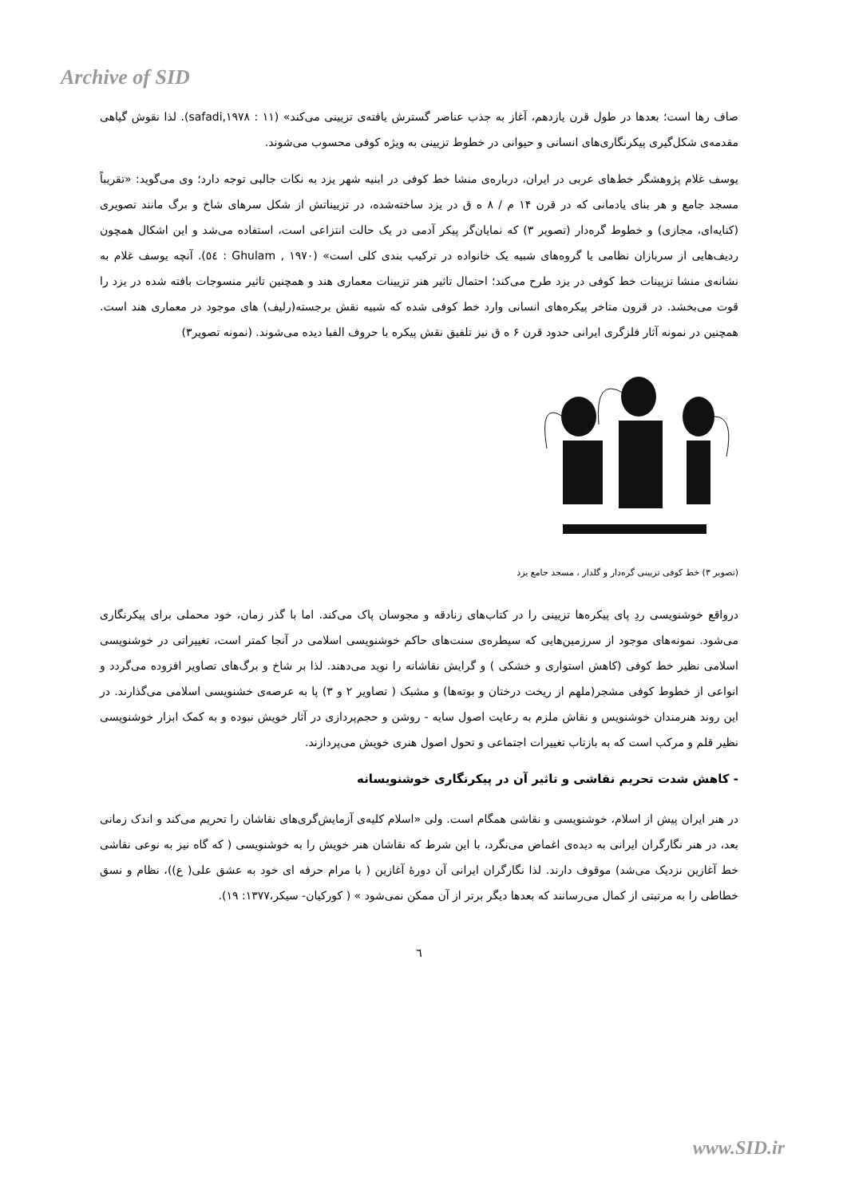Archive of SID
صاف رها است؛ بعدها در طول قرن یازدهم، آغاز به جذب عناصر گسترش یافته‌ی تزیینی می‌کند» (safadi,۱۹۷۸ : ۱۱). لذا نقوش گیاهی مقدمه‌ی شکل‌گیری پیکرنگاری‌های انسانی و حیوانی در خطوط تزیینی به ویژه کوفی محسوب می‌شوند.
یوسف غلام پژوهشگر خط‌های عربی در ایران، درباره‌ی منشا خط کوفی در ابنیه شهر یزد به نکات جالبی توجه دارد؛ وی می‌گوید: «تقریباً مسجد جامع و هر بنای یادمانی که در قرن ۱۴ م / ۸ ه ق در یزد ساخته‌شده، در تزییناتش از شکل سرهای شاخ و برگ مانند تصویری (کنایه‌ای، مجازی) و خطوط گره‌دار (تصویر ۳) که نمایان‌گر پیکر آدمی در یک حالت انتزاعی است، استفاده می‌شد و این اشکال همچون ردیف‌هایی از سربازان نظامی یا گروه‌های شبیه یک خانواده در ترکیب بندی کلی است» (Ghulam , ۱۹۷۰ : ٥٤). آنچه یوسف غلام به نشانه‌ی منشا تزیینات خط کوفی در یزد طرح می‌کند؛ احتمال تاثیر هنر تزیینات معماری هند و همچنین تاثیر منسوجات بافته شده در یزد را قوت می‌بخشد. در قرون متاخر پیکره‌های انسانی وارد خط کوفی شده که شبیه نقش برجسته(رلیف) های موجود در معماری هند است. همچنین در نمونه آثار فلزگری ایرانی حدود قرن ۶ ه ق نیز تلفیق نقش پیکره با حروف الفبا دیده می‌شوند. (نمونه تصویر۳)
(تصویر ۳) خط کوفی تزیینی گره‌دار و گلدار ، مسجد جامع یزد
درواقع خوشنویسی ردِ پای پیکره‌ها تزیینی را در کتاب‌های زنادقه و مجوسان پاک می‌کند. اما با گذر زمان، خود محملی برای پیکرنگاری می‌شود. نمونه‌های موجود از سرزمین‌هایی که سیطره‌ی سنت‌های حاکم خوشنویسی اسلامی در آنجا کمتر است، تغییراتی در خوشنویسی اسلامی نظیر خط کوفی (کاهش استواری و خشکی ) و گرایش نقاشانه را نوید می‌دهند. لذا بر شاخ و برگ‌های تصاویر افزوده می‌گردد و انواعی از خطوط کوفی مشجر(ملهم از ریخت درختان و بوته‌ها) و مشبک ( تصاویر ۲ و ۳) پا به عرصه‌ی خشنویسی اسلامی می‌گذارند. در این روند هنرمندان خوشنویس و نقاش ملزم به رعایت اصول سایه - روشن و حجم‌پردازی در آثار خویش نبوده و به کمک ابزار خوشنویسی نظیر قلم و مرکب است که به بازتاب تغییرات اجتماعی و تحول اصول هنری خویش می‌پردازند.
- کاهش شدت تحریم نقاشی و تاثیر آن در پیکرنگاری خوشنویسانه
در هنر ایران پیش از اسلام، خوشنویسی و نقاشی همگام است. ولی «اسلام کلیه‌ی آزمایش‌گری‌های نقاشان را تحریم می‌کند و اندک زمانی بعد، در هنر نگارگران ایرانی به دیده‌ی اغماض می‌نگرد، با این شرط که نقاشان هنر خویش را به خوشنویسی ( که گاه نیز به نوعی نقاشی خط آغازین نزدیک می‌شد) موقوف دارند. لذا نگارگران ایرانی آن دورهٔ آغازین ( با مرام حرفه ای خود به عشق علی( ع))، نظام و نسق خطاطی را به مرتبتی از کمال می‌رسانند که بعدها دیگر برتر از آن ممکن نمی‌شود » ( کورکیان- سیکر،۱۳۷۷: ۱۹).
٦
www.SID.ir